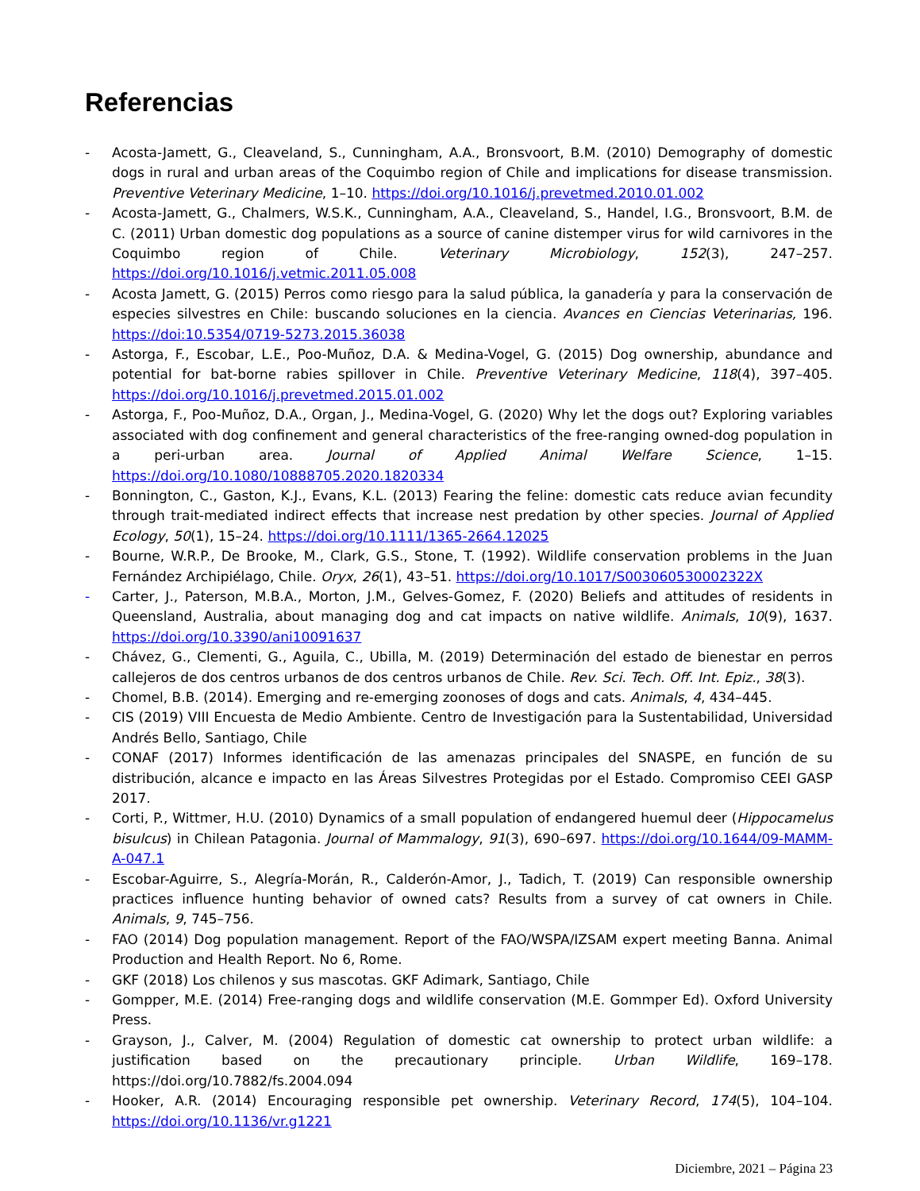Referencias
- Acosta-Jamett, G., Cleaveland, S., Cunningham, A.A., Bronsvoort, B.M. (2010) Demography of domestic dogs in rural and urban areas of the Coquimbo region of Chile and implications for disease transmission. Preventive Veterinary Medicine, 1–10. https://doi.org/10.1016/j.prevetmed.2010.01.002
- Acosta-Jamett, G., Chalmers, W.S.K., Cunningham, A.A., Cleaveland, S., Handel, I.G., Bronsvoort, B.M. de C. (2011) Urban domestic dog populations as a source of canine distemper virus for wild carnivores in the Coquimbo region of Chile. Veterinary Microbiology, 152(3), 247–257. https://doi.org/10.1016/j.vetmic.2011.05.008
- Acosta Jamett, G. (2015) Perros como riesgo para la salud pública, la ganadería y para la conservación de especies silvestres en Chile: buscando soluciones en la ciencia. Avances en Ciencias Veterinarias, 196. https://doi:10.5354/0719-5273.2015.36038
- Astorga, F., Escobar, L.E., Poo-Muñoz, D.A. & Medina-Vogel, G. (2015) Dog ownership, abundance and potential for bat-borne rabies spillover in Chile. Preventive Veterinary Medicine, 118(4), 397–405. https://doi.org/10.1016/j.prevetmed.2015.01.002
- Astorga, F., Poo-Muñoz, D.A., Organ, J., Medina-Vogel, G. (2020) Why let the dogs out? Exploring variables associated with dog confinement and general characteristics of the free-ranging owned-dog population in a peri-urban area. Journal of Applied Animal Welfare Science, 1–15. https://doi.org/10.1080/10888705.2020.1820334
- Bonnington, C., Gaston, K.J., Evans, K.L. (2013) Fearing the feline: domestic cats reduce avian fecundity through trait-mediated indirect effects that increase nest predation by other species. Journal of Applied Ecology, 50(1), 15–24. https://doi.org/10.1111/1365-2664.12025
- Bourne, W.R.P., De Brooke, M., Clark, G.S., Stone, T. (1992). Wildlife conservation problems in the Juan Fernández Archipiélago, Chile. Oryx, 26(1), 43–51. https://doi.org/10.1017/S003060530002322X
- Carter, J., Paterson, M.B.A., Morton, J.M., Gelves-Gomez, F. (2020) Beliefs and attitudes of residents in Queensland, Australia, about managing dog and cat impacts on native wildlife. Animals, 10(9), 1637. https://doi.org/10.3390/ani10091637
- Chávez, G., Clementi, G., Aguila, C., Ubilla, M. (2019) Determinación del estado de bienestar en perros callejeros de dos centros urbanos de dos centros urbanos de Chile. Rev. Sci. Tech. Off. Int. Epiz., 38(3).
- Chomel, B.B. (2014). Emerging and re-emerging zoonoses of dogs and cats. Animals, 4, 434–445.
- CIS (2019) VIII Encuesta de Medio Ambiente. Centro de Investigación para la Sustentabilidad, Universidad Andrés Bello, Santiago, Chile
- CONAF (2017) Informes identificación de las amenazas principales del SNASPE, en función de su distribución, alcance e impacto en las Áreas Silvestres Protegidas por el Estado. Compromiso CEEI GASP 2017.
- Corti, P., Wittmer, H.U. (2010) Dynamics of a small population of endangered huemul deer (Hippocamelus bisulcus) in Chilean Patagonia. Journal of Mammalogy, 91(3), 690–697. https://doi.org/10.1644/09-MAMM-A-047.1
- Escobar-Aguirre, S., Alegría-Morán, R., Calderón-Amor, J., Tadich, T. (2019) Can responsible ownership practices influence hunting behavior of owned cats? Results from a survey of cat owners in Chile. Animals, 9, 745–756.
- FAO (2014) Dog population management. Report of the FAO/WSPA/IZSAM expert meeting Banna. Animal Production and Health Report. No 6, Rome.
- GKF (2018) Los chilenos y sus mascotas. GKF Adimark, Santiago, Chile
- Gompper, M.E. (2014) Free-ranging dogs and wildlife conservation (M.E. Gommper Ed). Oxford University Press.
- Grayson, J., Calver, M. (2004) Regulation of domestic cat ownership to protect urban wildlife: a justification based on the precautionary principle. Urban Wildlife, 169–178. https://doi.org/10.7882/fs.2004.094
- Hooker, A.R. (2014) Encouraging responsible pet ownership. Veterinary Record, 174(5), 104–104. https://doi.org/10.1136/vr.g1221
Diciembre, 2021 – Página 23